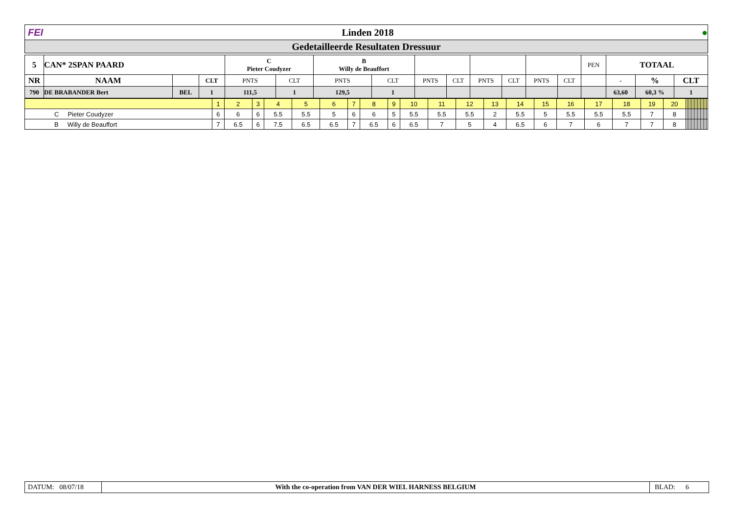FEI Linden 2018 ●
Gedetailleerde Resultaten Dressuur
| 5 | CAN* 2SPAN PAARD | | | C Pieter Coudyzer | | B Willy de Beauffort | | | | | | | | PEN | TOTAAL | | |
| NR | NAAM | | CLT | PNTS | CLT | PNTS | CLT | PNTS | CLT | PNTS | CLT | PNTS | CLT | | - | % | CLT |
| 790 | DE BRABANDER Bert | BEL | 1 | 111,5 | 1 | 129,5 | 1 | | | | | | | | 63,60 | 60,3 % | 1 |
| | 1 | 2 | 3 | 4 | 5 | 6 | 7 | 8 | 9 | 10 | 11 | 12 | 13 | 14 | 15 | 16 | 17 | 18 | 19 | 20 | | | | | | | | | | | | | | | |
| C Pieter Coudyzer | 6 | 6 | 6 | 5.5 | 5.5 | 5 | 6 | 6 | 5 | 5.5 | 5.5 | 5.5 | 2 | 5.5 | 5 | 5.5 | 5.5 | 5.5 | 7 | 8 | | | | | | | | | | | | | | | |
| B Willy de Beauffort | 7 | 6.5 | 6 | 7.5 | 6.5 | 6.5 | 7 | 6.5 | 6 | 6.5 | 7 | 5 | 4 | 6.5 | 6 | 7 | 6 | 7 | 7 | 8 | | | | | | | | | | | | | | | |
DATUM: 08/07/18 With the co-operation from VAN DER WIEL HARNESS BELGIUM BLAD: 6